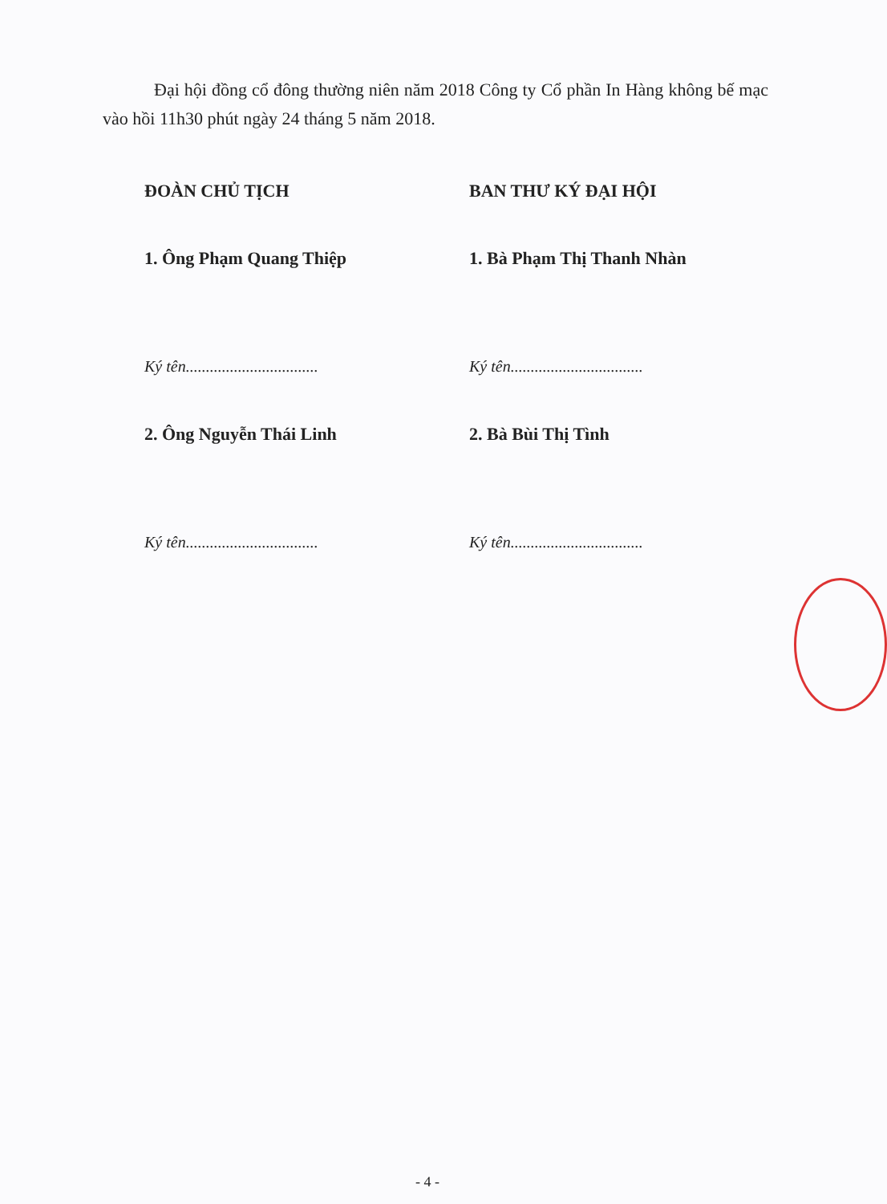Đại hội đồng cổ đông thường niên năm 2018 Công ty Cổ phần In Hàng không bế mạc vào hồi 11h30 phút ngày 24 tháng 5 năm 2018.
ĐOÀN CHỦ TỊCH
1. Ông Phạm Quang Thiệp
Ký tên.................................
2. Ông Nguyễn Thái Linh
Ký tên.................................
BAN THƯ KÝ ĐẠI HỘI
1. Bà Phạm Thị Thanh Nhàn
Ký tên.................................
2. Bà Bùi Thị Tình
Ký tên.................................
- 4 -